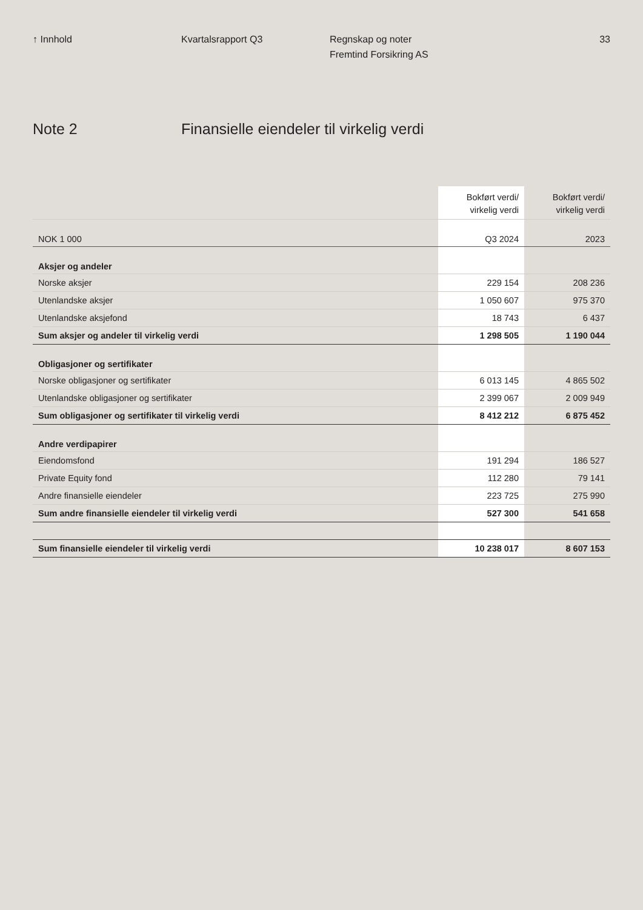↑ Innhold Kvartalsrapport Q3 Regnskap og noter
Fremtind Forsikring AS
33
Note 2 Finansielle eiendeler til virkelig verdi
| | Bokført verdi/ virkelig verdi | Bokført verdi/ virkelig verdi |
| --- | --- | --- |
| NOK 1 000 | Q3 2024 | 2023 |
| Aksjer og andeler | | |
| Norske aksjer | 229 154 | 208 236 |
| Utenlandske aksjer | 1 050 607 | 975 370 |
| Utenlandske aksjefond | 18 743 | 6 437 |
| Sum aksjer og andeler til virkelig verdi | 1 298 505 | 1 190 044 |
| Obligasjoner og sertifikater | | |
| Norske obligasjoner og sertifikater | 6 013 145 | 4 865 502 |
| Utenlandske obligasjoner og sertifikater | 2 399 067 | 2 009 949 |
| Sum obligasjoner og sertifikater til virkelig verdi | 8 412 212 | 6 875 452 |
| Andre verdipapirer | | |
| Eiendomsfond | 191 294 | 186 527 |
| Private Equity fond | 112 280 | 79 141 |
| Andre finansielle eiendeler | 223 725 | 275 990 |
| Sum andre finansielle eiendeler til virkelig verdi | 527 300 | 541 658 |
| Sum finansielle eiendeler til virkelig verdi | 10 238 017 | 8 607 153 |